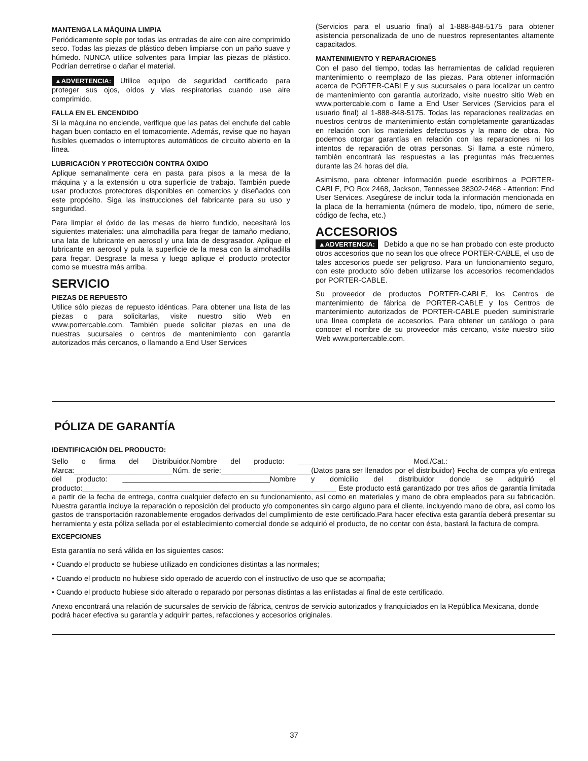MANTENGA LA MÁQUINA LIMPIA
Periódicamente sople por todas las entradas de aire con aire comprimido seco. Todas las piezas de plástico deben limpiarse con un paño suave y húmedo. NUNCA utilice solventes para limpiar las piezas de plástico. Podrían derretirse o dañar el material.
▲ADVERTENCIA: Utilice equipo de seguridad certificado para proteger sus ojos, oídos y vías respiratorias cuando use aire comprimido.
FALLA EN EL ENCENDIDO
Si la máquina no enciende, verifique que las patas del enchufe del cable hagan buen contacto en el tomacorriente. Además, revise que no hayan fusibles quemados o interruptores automáticos de circuito abierto en la línea.
LUBRICACIÓN Y PROTECCIÓN CONTRA ÓXIDO
Aplique semanalmente cera en pasta para pisos a la mesa de la máquina y a la extensión u otra superficie de trabajo. También puede usar productos protectores disponibles en comercios y diseñados con este propósito. Siga las instrucciones del fabricante para su uso y seguridad.
Para limpiar el óxido de las mesas de hierro fundido, necesitará los siguientes materiales: una almohadilla para fregar de tamaño mediano, una lata de lubricante en aerosol y una lata de desgrasador. Aplique el lubricante en aerosol y pula la superficie de la mesa con la almohadilla para fregar. Desgrase la mesa y luego aplique el producto protector como se muestra más arriba.
SERVICIO
PIEZAS DE REPUESTO
Utilice sólo piezas de repuesto idénticas. Para obtener una lista de las piezas o para solicitarlas, visite nuestro sitio Web en www.portercable.com. También puede solicitar piezas en una de nuestras sucursales o centros de mantenimiento con garantía autorizados más cercanos, o llamando a End User Services
(Servicios para el usuario final) al 1-888-848-5175 para obtener asistencia personalizada de uno de nuestros representantes altamente capacitados.
MANTENIMIENTO Y REPARACIONES
Con el paso del tiempo, todas las herramientas de calidad requieren mantenimiento o reemplazo de las piezas. Para obtener información acerca de PORTER-CABLE y sus sucursales o para localizar un centro de mantenimiento con garantía autorizado, visite nuestro sitio Web en www.portercable.com o llame a End User Services (Servicios para el usuario final) al 1-888-848-5175. Todas las reparaciones realizadas en nuestros centros de mantenimiento están completamente garantizadas en relación con los materiales defectuosos y la mano de obra. No podemos otorgar garantías en relación con las reparaciones ni los intentos de reparación de otras personas. Si llama a este número, también encontrará las respuestas a las preguntas más frecuentes durante las 24 horas del día.
Asimismo, para obtener información puede escribirnos a PORTER-CABLE, PO Box 2468, Jackson, Tennessee 38302-2468 - Attention: End User Services. Asegúrese de incluir toda la información mencionada en la placa de la herramienta (número de modelo, tipo, número de serie, código de fecha, etc.)
ACCESORIOS
▲ADVERTENCIA: Debido a que no se han probado con este producto otros accesorios que no sean los que ofrece PORTER-CABLE, el uso de tales accesorios puede ser peligroso. Para un funcionamiento seguro, con este producto sólo deben utilizarse los accesorios recomendados por PORTER-CABLE.
Su proveedor de productos PORTER-CABLE, los Centros de mantenimiento de fábrica de PORTER-CABLE y los Centros de mantenimiento autorizados de PORTER-CABLE pueden suministrarle una línea completa de accesorios. Para obtener un catálogo o para conocer el nombre de su proveedor más cercano, visite nuestro sitio Web www.portercable.com.
PÓLIZA DE GARANTÍA
IDENTIFICACIÓN DEL PRODUCTO:
Sello o firma del Distribuidor.Nombre del producto: _________________________ Mod./Cat.: _______________________ Marca:________________________Núm. de serie:______________________(Datos para ser llenados por el distribuidor) Fecha de compra y/o entrega del producto: ____________________________________Nombre y domicilio del distribuidor donde se adquirió el producto:______________________________________________________________ Este producto está garantizado por tres años de garantía limitada a partir de la fecha de entrega, contra cualquier defecto en su funcionamiento, así como en materiales y mano de obra empleados para su fabricación. Nuestra garantía incluye la reparación o reposición del producto y/o componentes sin cargo alguno para el cliente, incluyendo mano de obra, así como los gastos de transportación razonablemente erogados derivados del cumplimiento de este certificado.Para hacer efectiva esta garantía deberá presentar su herramienta y esta póliza sellada por el establecimiento comercial donde se adquirió el producto, de no contar con ésta, bastará la factura de compra.
EXCEPCIONES
Esta garantía no será válida en los siguientes casos:
• Cuando el producto se hubiese utilizado en condiciones distintas a las normales;
• Cuando el producto no hubiese sido operado de acuerdo con el instructivo de uso que se acompaña;
• Cuando el producto hubiese sido alterado o reparado por personas distintas a las enlistadas al final de este certificado.
Anexo encontrará una relación de sucursales de servicio de fábrica, centros de servicio autorizados y franquiciados en la República Mexicana, donde podrá hacer efectiva su garantía y adquirir partes, refacciones y accesorios originales.
37